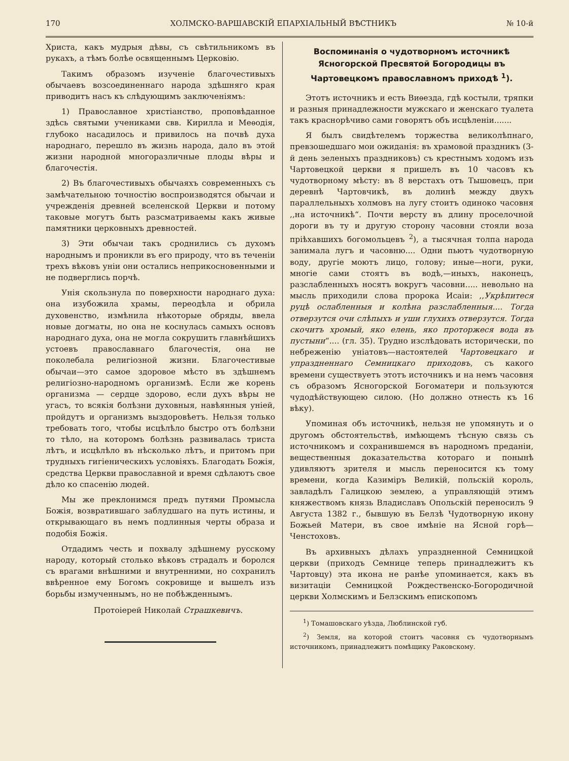170 ХОЛМСКО-ВАРШАВСКІЙ ЕПАРХІАЛЬНЫЙ ВѢСТНИКЪ № 10-й
Христа, какъ мудрыя дѣвы, съ свѣтильникомъ въ рукахъ, а тѣмъ болѣе освященнымъ Церковію.
Такимъ образомъ изученіе благочестивыхъ обычаевъ возсоединеннаго народа здѣшняго края приводитъ насъ къ слѣдующимъ заключеніямъ:
1) Православное христіанство, проповѣданное здѣсь святыми учениками свв. Кирилла и Меѳодія, глубоко насадилось и привилось на почвѣ духа народнаго, перешло въ жизнь народа, дало въ этой жизни народной многоразличные плоды вѣры и благочестія.
2) Въ благочестивыхъ обычаяхъ современныхъ съ замѣчательною точностію воспроизводятся обычаи и учрежденія древней вселенской Церкви и потому таковые могутъ быть разсматриваемы какъ живые памятники церковныхъ древностей.
3) Эти обычаи такъ сроднились съ духомъ народнымъ и проникли въ его природу, что въ теченіи трехъ вѣковъ уніи они остались неприкосновенными и не подверглись порчѣ.
Унія скользнула по поверхности народнаго духа: она изубожила храмы, переодѣла и обрила духовенство, измѣнила нѣкоторые обряды, ввела новые догматы, но она не коснулась самыхъ основъ народнаго духа, она не могла сокрушить главнѣйшихъ устоевъ православнаго благочестія, она не поколебала религіозной жизни. Благочестивые обычаи—это самое здоровое мѣсто въ здѣшнемъ религіозно-народномъ организмѣ. Если же корень организма — сердце здорово, если духъ вѣры не угасъ, то всякія болѣзни духовныя, навѣянныя уніей, пройдутъ и организмъ выздоровѣетъ. Нельзя только требовать того, чтобы исцѣлѣло быстро отъ болѣзни то тѣло, на которомъ болѣзнь развивалась триста лѣтъ, и исцѣлѣло въ нѣсколько лѣтъ, и притомъ при трудныхъ гигіеническихъ условіяхъ. Благодать Божія, средства Церкви православной и время сдѣлаютъ свое дѣло ко спасенію людей.
Мы же преклонимся предъ путями Промысла Божія, возвратившаго заблудшаго на путь истины, и открывающаго въ немъ подлинныя черты образа и подобія Божія.
Отдадимъ честь и похвалу здѣшнему русскому народу, который столько вѣковъ страдалъ и боролся съ врагами внѣшними и внутренними, но сохранилъ ввѣренное ему Богомъ сокровище и вышелъ изъ борьбы измученнымъ, но не побѣжденнымъ.
Протоіерей Николай Страшкевичъ.
Воспоминанія о чудотворномъ источникѣ Ясногорской Пресвятой Богородицы въ Чартовецкомъ православномъ приходѣ <sup>1</sup>).
Этотъ источникъ и есть Виѳезда, гдѣ костыли, тряпки и разныя принадлежности мужскаго и женскаго туалета такъ краснорѣчиво сами говорятъ объ исцѣленіи.......
Я былъ свидѣтелемъ торжества великолѣпнаго, превзошедшаго мои ожиданія: въ храмовой праздникъ (3-й день зеленыхъ праздниковъ) съ крестнымъ ходомъ изъ Чартовецкой церкви я пришелъ въ 10 часовъ къ чудотворному мѣсту: въ 8 верстахъ отъ Тышовецъ, при деревнѣ Чартовчикѣ, въ долинѣ между двухъ параллельныхъ холмовъ на лугу стоитъ одиноко часовня ,,на источникѣ“. Почти версту въ длину проселочной дороги въ ту и другую сторону часовни стояли воза пріѣхавшихъ богомольцевъ <sup>2</sup>), а тысячная толпа народа занимала лугъ и часовню.... Одни пьютъ чудотворную воду, другіе моютъ лицо, голову; иные—ноги, руки, многіе сами стоятъ въ водѣ,—иныхъ, наконецъ, разслабленныхъ носятъ вокругъ часовни..... невольно на мысль приходили слова пророка Исаіи: ,,Укрѣпитеся руцѣ ослабленныя и колѣна разслабленныя.... Тогда отверзутся очи слѣпыхъ и уши глухихъ отверзутся. Тогда скочитъ хромый, яко елень, яко проторжеся вода въ пустыни“.... (гл. 35). Трудно изслѣдовать исторически, по небреженію уніатовъ—настоятелей Чартовецкаго и упраздненнаго Семницкаго приходовъ, съ какого времени существуетъ этотъ источникъ и на немъ часовня съ образомъ Ясногорской Богоматери и пользуются чудодѣйствующею силою. (Но должно отнесть къ 16 вѣку).
Упоминая объ источникѣ, нельзя не упомянуть и о другомъ обстоятельствѣ, имѣющемъ тѣсную связь съ источникомъ и сохранившемся въ народномъ преданіи, вещественныя доказательства котораго и понынѣ удивляютъ зрителя и мысль переносится къ тому времени, когда Казиміръ Великій, польскій король, завладѣлъ Галицкою землею, а управляющій этимъ княжествомъ князь Владиславъ Опольскій переносилъ 9 Августа 1382 г., бывшую въ Белзѣ Чудотворную икону Божьей Матери, въ свое имѣніе на Ясной горѣ—Ченстоховъ.
Въ архивныхъ дѣлахъ упраздненной Семницкой церкви (приходъ Семнице теперь принадлежитъ къ Чартовцу) эта икона не ранѣе упоминается, какъ въ визитаціи Семницкой Рождественско-Богородичной церкви Холмскимъ и Белзскимъ епископомъ
<sup>1</sup>) Томашовскаго уѣзда, Люблинской губ.
<sup>2</sup>) Земля, на которой стоитъ часовня съ чудотворнымъ источникомъ, принадлежитъ помѣщику Раковскому.